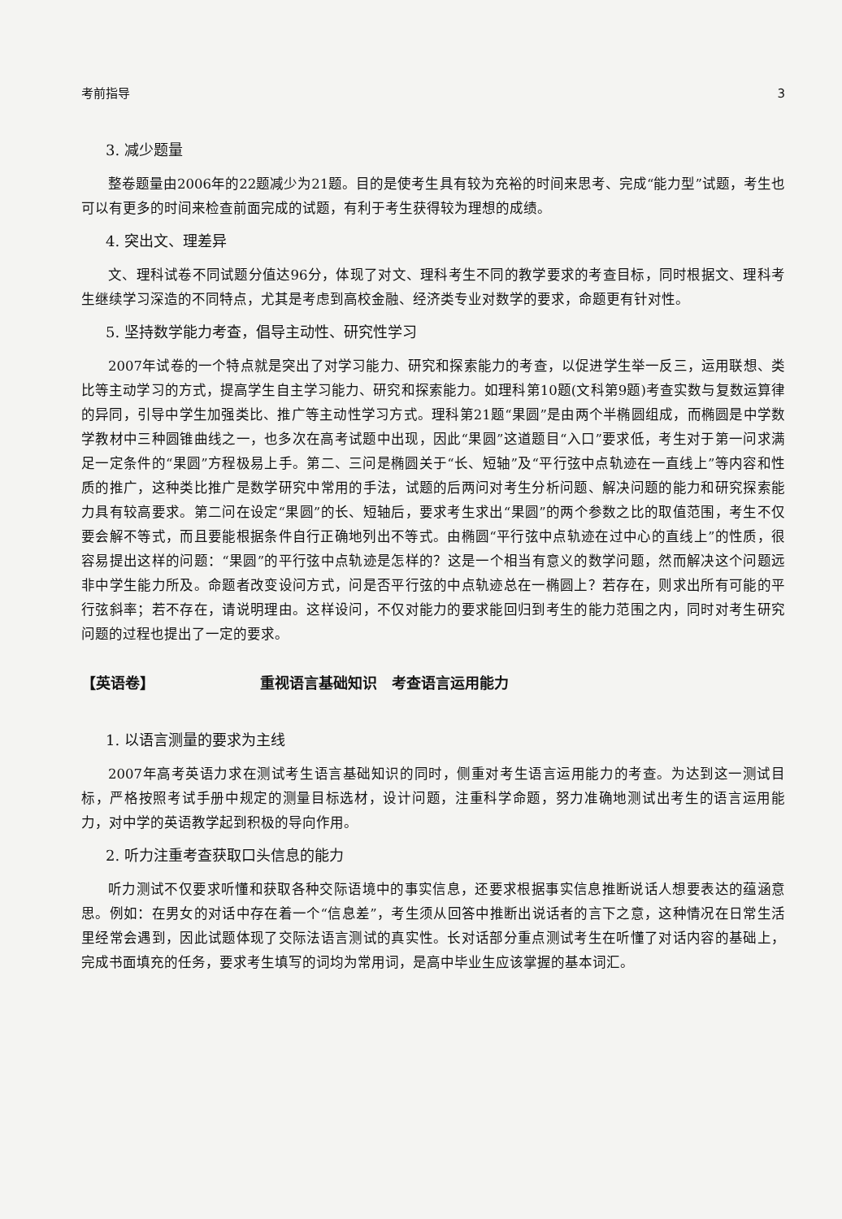考前指导 3
3. 减少题量
整卷题量由2006年的22题减少为21题。目的是使考生具有较为充裕的时间来思考、完成“能力型”试题，考生也可以有更多的时间来检查前面完成的试题，有利于考生获得较为理想的成绩。
4. 突出文、理差异
文、理科试卷不同试题分值达96分，体现了对文、理科考生不同的教学要求的考查目标，同时根据文、理科考生继续学习深造的不同特点，尤其是考虑到高校金融、经济类专业对数学的要求，命题更有针对性。
5. 坚持数学能力考查，倡导主动性、研究性学习
2007年试卷的一个特点就是突出了对学习能力、研究和探索能力的考查，以促进学生举一反三，运用联想、类比等主动学习的方式，提高学生自主学习能力、研究和探索能力。如理科第10题(文科第9题)考查实数与复数运算律的异同，引导中学生加强类比、推广等主动性学习方式。理科第21题“果圆”是由两个半椭圆组成，而椭圆是中学数学教材中三种圆锥曲线之一，也多次在高考试题中出现，因此“果圆”这道题目“入口”要求低，考生对于第一问求满足一定条件的“果圆”方程极易上手。第二、三问是椭圆关于“长、短轴”及“平行弦中点轨迹在一直线上”等内容和性质的推广，这种类比推广是数学研究中常用的手法，试题的后两问对考生分析问题、解决问题的能力和研究探索能力具有较高要求。第二问在设定“果圆”的长、短轴后，要求考生求出“果圆”的两个参数之比的取值范围，考生不仅要会解不等式，而且要能根据条件自行正确地列出不等式。由椭圆“平行弦中点轨迹在过中心的直线上”的性质，很容易提出这样的问题：“果圆”的平行弦中点轨迹是怎样的？这是一个相当有意义的数学问题，然而解决这个问题远非中学生能力所及。命题者改变设问方式，问是否平行弦的中点轨迹总在一椭圆上？若存在，则求出所有可能的平行弦斜率；若不存在，请说明理由。这样设问，不仅对能力的要求能回归到考生的能力范围之内，同时对考生研究问题的过程也提出了一定的要求。
【英语卷】 重视语言基础知识　考查语言运用能力
1. 以语言测量的要求为主线
2007年高考英语力求在测试考生语言基础知识的同时，侧重对考生语言运用能力的考查。为达到这一测试目标，严格按照考试手册中规定的测量目标选材，设计问题，注重科学命题，努力准确地测试出考生的语言运用能力，对中学的英语教学起到积极的导向作用。
2. 听力注重考查获取口头信息的能力
听力测试不仅要求听懂和获取各种交际语境中的事实信息，还要求根据事实信息推断说话人想要表达的蕴涵意思。例如：在男女的对话中存在着一个“信息差”，考生须从回答中推断出说话者的言下之意，这种情况在日常生活里经常会遇到，因此试题体现了交际法语言测试的真实性。长对话部分重点测试考生在听懂了对话内容的基础上，完成书面填充的任务，要求考生填写的词均为常用词，是高中毕业生应该掌握的基本词汇。